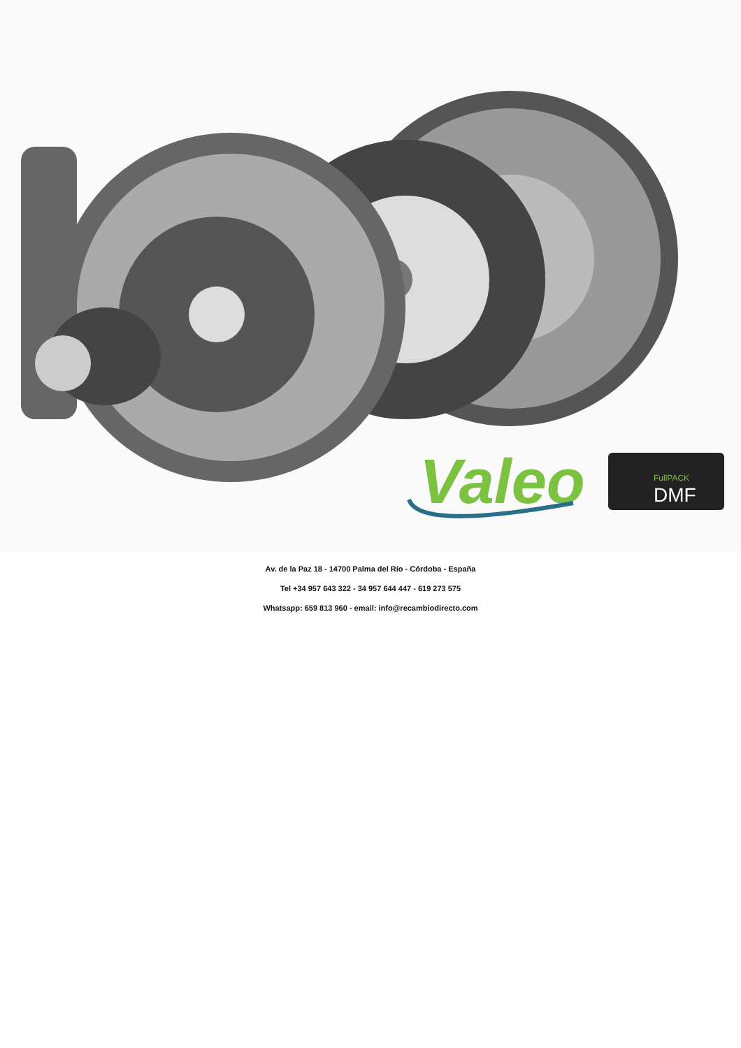Valeo
FullPACK
DMF
Av. de la Paz 18 - 14700 Palma del Río - Córdoba - España
Tel +34 957 643 322 - 34 957 644 447 - 619 273 575
Whatsapp: 659 813 960 - email: info@recambiodirecto.com